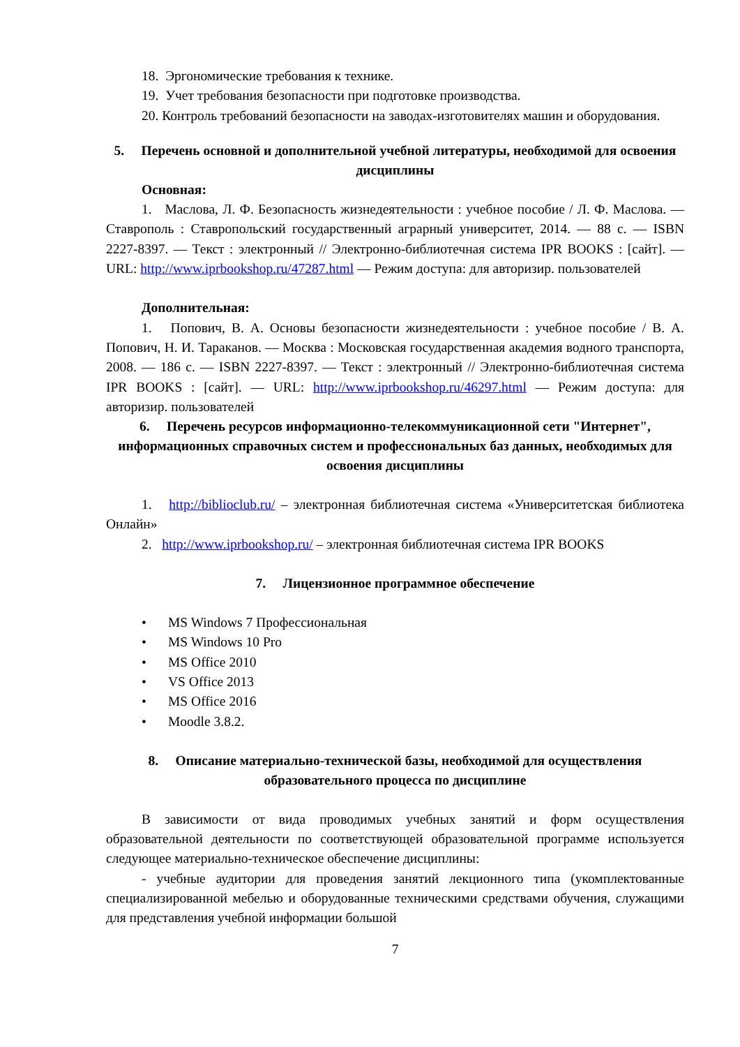18. Эргономические требования к технике.
19. Учет требования безопасности при подготовке производства.
20. Контроль требований безопасности на заводах-изготовителях машин и оборудования.
5. Перечень основной и дополнительной учебной литературы, необходимой для освоения дисциплины
Основная:
1. Маслова, Л. Ф. Безопасность жизнедеятельности : учебное пособие / Л. Ф. Маслова. — Ставрополь : Ставропольский государственный аграрный университет, 2014. — 88 с. — ISBN 2227-8397. — Текст : электронный // Электронно-библиотечная система IPR BOOKS : [сайт]. — URL: http://www.iprbookshop.ru/47287.html — Режим доступа: для авторизир. пользователей
Дополнительная:
1. Попович, В. А. Основы безопасности жизнедеятельности : учебное пособие / В. А. Попович, Н. И. Тараканов. — Москва : Московская государственная академия водного транспорта, 2008. — 186 с. — ISBN 2227-8397. — Текст : электронный // Электронно-библиотечная система IPR BOOKS : [сайт]. — URL: http://www.iprbookshop.ru/46297.html — Режим доступа: для авторизир. пользователей
6. Перечень ресурсов информационно-телекоммуникационной сети "Интернет", информационных справочных систем и профессиональных баз данных, необходимых для освоения дисциплины
1. http://biblioclub.ru/ – электронная библиотечная система «Университетская библиотека Онлайн»
2. http://www.iprbookshop.ru/ – электронная библиотечная система IPR BOOKS
7. Лицензионное программное обеспечение
• MS Windows 7 Профессиональная
• MS Windows 10 Pro
• MS Office 2010
• VS Office 2013
• MS Office 2016
• Moodle 3.8.2.
8. Описание материально-технической базы, необходимой для осуществления образовательного процесса по дисциплине
В зависимости от вида проводимых учебных занятий и форм осуществления образовательной деятельности по соответствующей образовательной программе используется следующее материально-техническое обеспечение дисциплины:
- учебные аудитории для проведения занятий лекционного типа (укомплектованные специализированной мебелью и оборудованные техническими средствами обучения, служащими для представления учебной информации большой
7